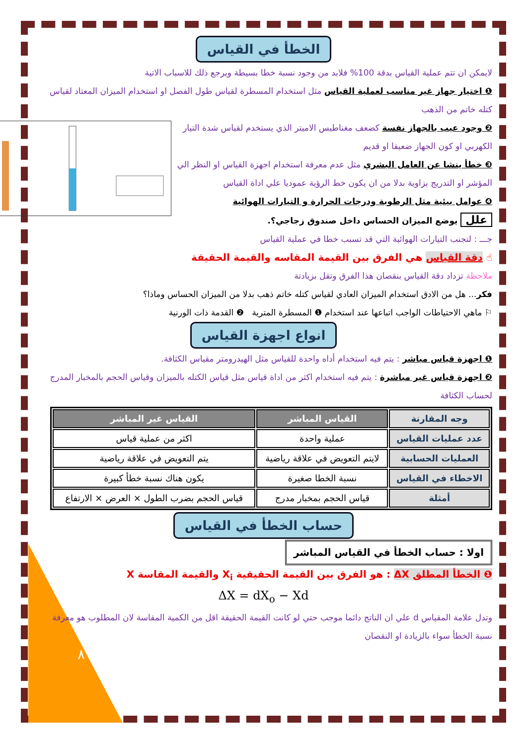الخطأ في القياس
لايمكن ان تتم عملية القياس بدقة 100% فلابد من وجود نسبة خطا بسيطة ويرجع ذلك للاسباب الاتية
❶ اختيار جهاز غير مناسب لعملية القياس مثل استخدام المسطرة لقياس طول الفصل او استخدام الميزان المعتاد لقياس كتله خاتم من الذهب
❷ وجود عيب بالجهاز نفسة كضعف مغناطيس الاميتر الذي يستخدم لقياس شدة التيار الكهربي او كون الجهاز ضعيفا او قديم
❸ خطأ ينشا عن العامل البشري مثل عدم معرفة استخدام اجهزة القياس او النظر الي المؤشر او التدريج بزاوية بدلا من ان يكون خط الرؤية عموديا علي اداة القياس
❹ عوامل بيئية مثل الرطوبة ودرجات الحرارة و التيارات الهوائية
علل يوضع الميزان الحساس داخل صندوق زجاجي؟.
جـــ : لتجنب التيارات الهوائية التي قد تسبب خطا في عملية القياس
☝ دقة القياس هي الفرق بين القيمة المقاسه والقيمة الحقيقة
ملاحظة تزداد دقة القياس بنقصان هذا الفرق وتقل بزيادتة
فكر... هل من الادق استخدام الميزان العادي لقياس كتله خاتم ذهب بدلا من الميزان الحساس وماذا؟
⚐ ماهي الاحتياطات الواجب اتباعها عند استخدام ❶ المسطرة المترية ❷ القدمة ذات الورنية
انواع اجهزة القياس
❶ اجهزة قياس مباشر : يتم فيه استخدام أداه واحدة للقياس مثل الهيدرومتر مقياس الكثافة.
❷ اجهزة قياس غير مباشرة : يتم فيه استخدام اكثر من اداة قياس مثل قياس الكتله بالميزان وقياس الحجم بالمخبار المدرج لحساب الكثافة
| وجه المقارنة | القياس المباشر | القياس غير المباشر |
| عدد عمليات القياس | عملية واحدة | اكثر من عملية قياس |
| العمليات الحسابية | لايتم التعويض في علاقة رياضية | يتم التعويض في علاقة رياضية |
| الاخطاء في القياس | نسبة الخطا صغيرة | يكون هناك نسبة خطأ كبيرة |
| أمثلة | قياس الحجم بمخبار مدرج | قياس الحجم بضرب الطول × العرض × الارتفاع |
حساب الخطأ في القياس
اولا : حساب الخطأ في القياس المباشر
❶ الخطأ المطلق ΔX : هو الفرق بين القيمة الحقيقية X<sub>i</sub> والقيمة المقاسة X
ΔX = dX<sub>o</sub> − Xd
وتدل علامة المقياس d علي ان الناتج دائما موجب حتي لو كانت القيمة الحقيقة اقل من الكمية المقاسة لان المطلوب هو معرفة نسبة الخطأ سواء بالزيادة او النقصان
٨